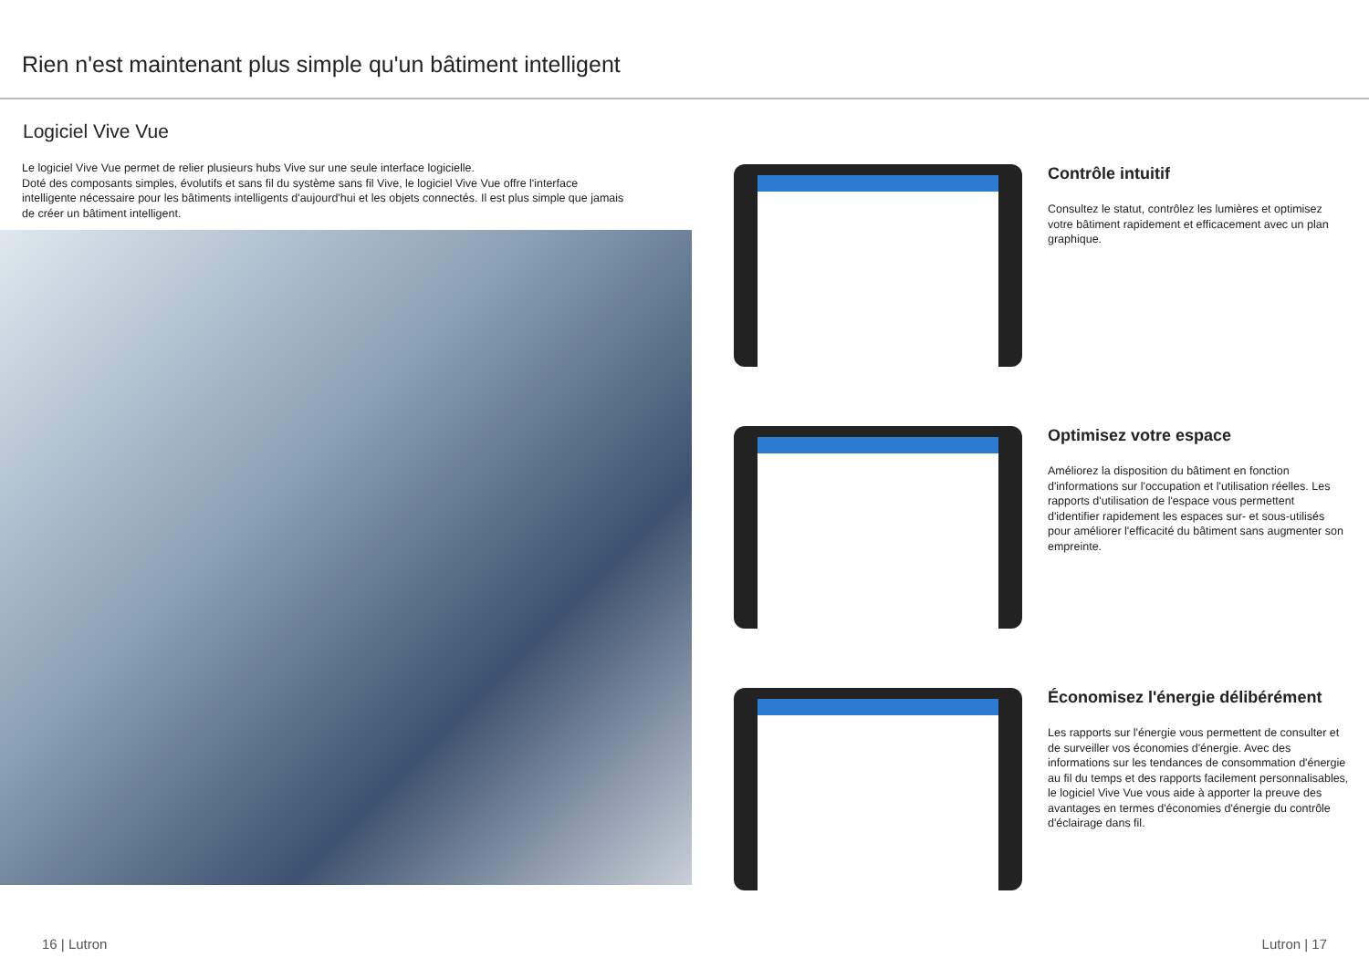Rien n'est maintenant plus simple qu'un bâtiment intelligent
Logiciel Vive Vue
Le logiciel Vive Vue permet de relier plusieurs hubs Vive sur une seule interface logicielle.
Doté des composants simples, évolutifs et sans fil du système sans fil Vive, le logiciel Vive Vue offre l'interface intelligente nécessaire pour les bâtiments intelligents d'aujourd'hui et les objets connectés. Il est plus simple que jamais de créer un bâtiment intelligent.
Contrôle intuitif
Consultez le statut, contrôlez les lumières et optimisez votre bâtiment rapidement et efficacement avec un plan graphique.
Optimisez votre espace
Améliorez la disposition du bâtiment en fonction d'informations sur l'occupation et l'utilisation réelles. Les rapports d'utilisation de l'espace vous permettent d'identifier rapidement les espaces sur- et sous-utilisés pour améliorer l'efficacité du bâtiment sans augmenter son empreinte.
Économisez l'énergie délibérément
Les rapports sur l'énergie vous permettent de consulter et de surveiller vos économies d'énergie. Avec des informations sur les tendances de consommation d'énergie au fil du temps et des rapports facilement personnalisables, le logiciel Vive Vue vous aide à apporter la preuve des avantages en termes d'économies d'énergie du contrôle d'éclairage dans fil.
16 | Lutron Lutron | 17